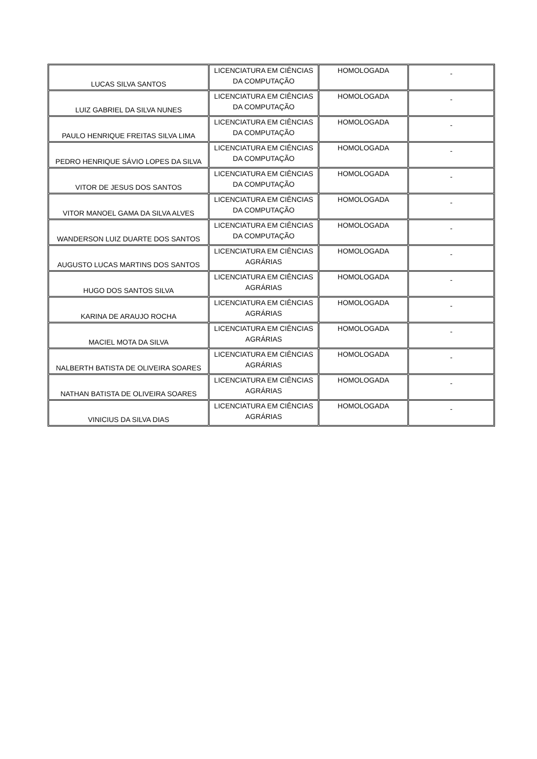| LUCAS SILVA SANTOS | LICENCIATURA EM CIÊNCIAS DA COMPUTAÇÃO | HOMOLOGADA | - |
| LUIZ GABRIEL DA SILVA NUNES | LICENCIATURA EM CIÊNCIAS DA COMPUTAÇÃO | HOMOLOGADA | - |
| PAULO HENRIQUE FREITAS SILVA LIMA | LICENCIATURA EM CIÊNCIAS DA COMPUTAÇÃO | HOMOLOGADA | - |
| PEDRO HENRIQUE SÁVIO LOPES DA SILVA | LICENCIATURA EM CIÊNCIAS DA COMPUTAÇÃO | HOMOLOGADA | - |
| VITOR DE JESUS DOS SANTOS | LICENCIATURA EM CIÊNCIAS DA COMPUTAÇÃO | HOMOLOGADA | - |
| VITOR MANOEL GAMA DA SILVA ALVES | LICENCIATURA EM CIÊNCIAS DA COMPUTAÇÃO | HOMOLOGADA | - |
| WANDERSON LUIZ DUARTE DOS SANTOS | LICENCIATURA EM CIÊNCIAS DA COMPUTAÇÃO | HOMOLOGADA | - |
| AUGUSTO LUCAS MARTINS DOS SANTOS | LICENCIATURA EM CIÊNCIAS AGRÁRIAS | HOMOLOGADA | - |
| HUGO DOS SANTOS SILVA | LICENCIATURA EM CIÊNCIAS AGRÁRIAS | HOMOLOGADA | - |
| KARINA DE ARAUJO ROCHA | LICENCIATURA EM CIÊNCIAS AGRÁRIAS | HOMOLOGADA | - |
| MACIEL MOTA DA SILVA | LICENCIATURA EM CIÊNCIAS AGRÁRIAS | HOMOLOGADA | - |
| NALBERTH BATISTA DE OLIVEIRA SOARES | LICENCIATURA EM CIÊNCIAS AGRÁRIAS | HOMOLOGADA | - |
| NATHAN BATISTA DE OLIVEIRA SOARES | LICENCIATURA EM CIÊNCIAS AGRÁRIAS | HOMOLOGADA | - |
| VINICIUS DA SILVA DIAS | LICENCIATURA EM CIÊNCIAS AGRÁRIAS | HOMOLOGADA | - |